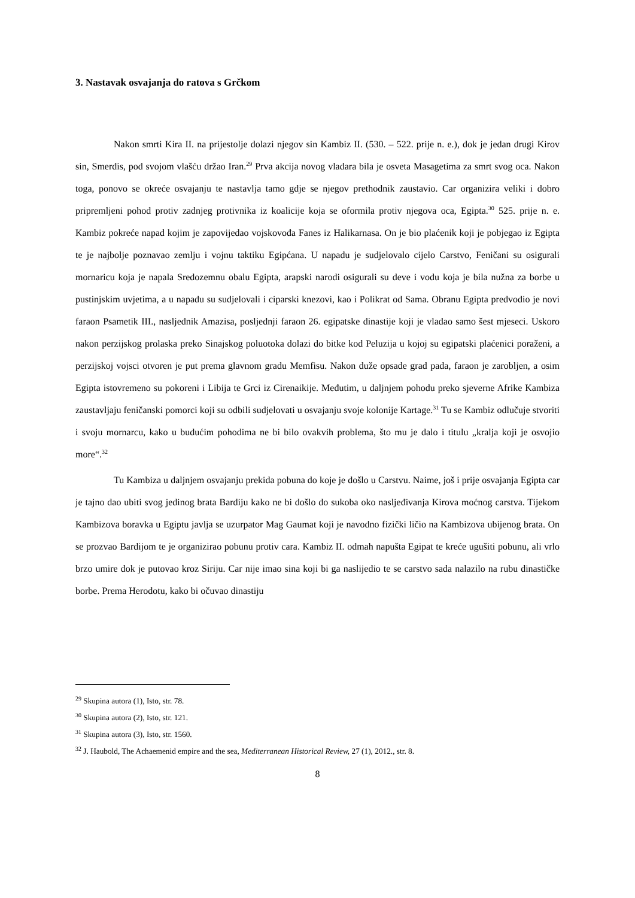3. Nastavak osvajanja do ratova s Grčkom
Nakon smrti Kira II. na prijestolje dolazi njegov sin Kambiz II. (530. – 522. prije n. e.), dok je jedan drugi Kirov sin, Smerdis, pod svojom vlašću držao Iran.<sup>29</sup> Prva akcija novog vladara bila je osveta Masagetima za smrt svog oca. Nakon toga, ponovo se okreće osvajanju te nastavlja tamo gdje se njegov prethodnik zaustavio. Car organizira veliki i dobro pripremljeni pohod protiv zadnjeg protivnika iz koalicije koja se oformila protiv njegova oca, Egipta.<sup>30</sup> 525. prije n. e. Kambiz pokreće napad kojim je zapovijedao vojskovođa Fanes iz Halikarnasa. On je bio plaćenik koji je pobjegao iz Egipta te je najbolje poznavao zemlju i vojnu taktiku Egipćana. U napadu je sudjelovalo cijelo Carstvo, Feničani su osigurali mornaricu koja je napala Sredozemnu obalu Egipta, arapski narodi osigurali su deve i vodu koja je bila nužna za borbe u pustinjskim uvjetima, a u napadu su sudjelovali i ciparski knezovi, kao i Polikrat od Sama. Obranu Egipta predvodio je novi faraon Psametik III., nasljednik Amazisa, posljednji faraon 26. egipatske dinastije koji je vladao samo šest mjeseci. Uskoro nakon perzijskog prolaska preko Sinajskog poluotoka dolazi do bitke kod Peluzija u kojoj su egipatski plaćenici poraženi, a perzijskoj vojsci otvoren je put prema glavnom gradu Memfisu. Nakon duže opsade grad pada, faraon je zarobljen, a osim Egipta istovremeno su pokoreni i Libija te Grci iz Cirenaikije. Međutim, u daljnjem pohodu preko sjeverne Afrike Kambiza zaustavljaju feničanski pomorci koji su odbili sudjelovati u osvajanju svoje kolonije Kartage.<sup>31</sup> Tu se Kambiz odlučuje stvoriti i svoju mornarcu, kako u budućim pohodima ne bi bilo ovakvih problema, što mu je dalo i titulu „kralja koji je osvojio more“.<sup>32</sup>
Tu Kambiza u daljnjem osvajanju prekida pobuna do koje je došlo u Carstvu. Naime, još i prije osvajanja Egipta car je tajno dao ubiti svog jedinog brata Bardiju kako ne bi došlo do sukoba oko nasljeđivanja Kirova moćnog carstva. Tijekom Kambizova boravka u Egiptu javlja se uzurpator Mag Gaumat koji je navodno fizički ličio na Kambizova ubijenog brata. On se prozvao Bardijom te je organizirao pobunu protiv cara. Kambiz II. odmah napušta Egipat te kreće ugušiti pobunu, ali vrlo brzo umire dok je putovao kroz Siriju. Car nije imao sina koji bi ga naslijedio te se carstvo sada nalazilo na rubu dinastičke borbe. Prema Herodotu, kako bi očuvao dinastiju
<sup>29</sup> Skupina autora (1), Isto, str. 78.
<sup>30</sup> Skupina autora (2), Isto, str. 121.
<sup>31</sup> Skupina autora (3), Isto, str. 1560.
<sup>32</sup> J. Haubold, The Achaemenid empire and the sea, Mediterranean Historical Review, 27 (1), 2012., str. 8.
8